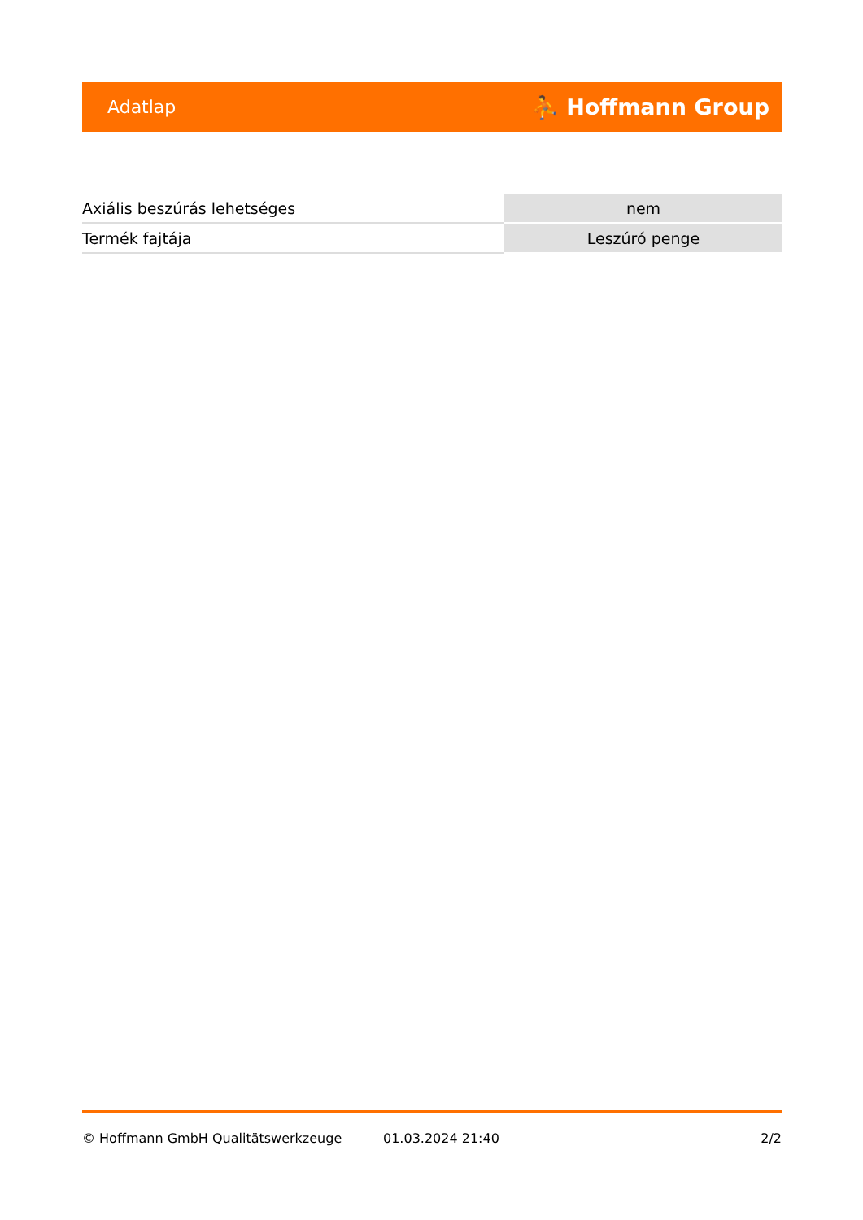Adatlap ⛹ Hoffmann Group
| Axiális beszúrás lehetséges | nem |
| Termék fajtája | Leszúró penge |
© Hoffmann GmbH Qualitätswerkzeuge 01.03.2024 21:40 2/2